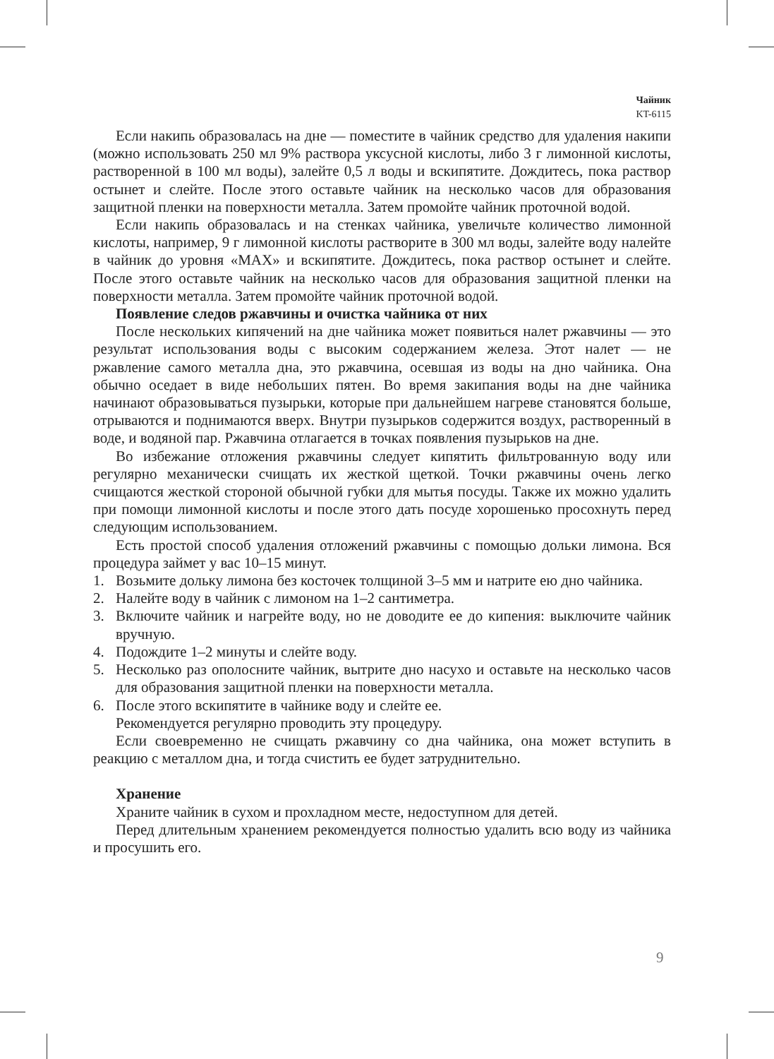Чайник
KT-6115
Если накипь образовалась на дне — поместите в чайник средство для удаления накипи (можно использовать 250 мл 9% раствора уксусной кислоты, либо 3 г лимонной кислоты, растворенной в 100 мл воды), залейте 0,5 л воды и вскипятите. Дождитесь, пока раствор остынет и слейте. После этого оставьте чайник на несколько часов для образования защитной пленки на поверхности металла. Затем промойте чайник проточной водой.
Если накипь образовалась и на стенках чайника, увеличьте количество лимонной кислоты, например, 9 г лимонной кислоты растворите в 300 мл воды, залейте воду налейте в чайник до уровня «MAX» и вскипятите. Дождитесь, пока раствор остынет и слейте. После этого оставьте чайник на несколько часов для образования защитной пленки на поверхности металла. Затем промойте чайник проточной водой.
Появление следов ржавчины и очистка чайника от них
После нескольких кипячений на дне чайника может появиться налет ржавчины — это результат использования воды с высоким содержанием железа. Этот налет — не ржавление самого металла дна, это ржавчина, осевшая из воды на дно чайника. Она обычно оседает в виде небольших пятен. Во время закипания воды на дне чайника начинают образовываться пузырьки, которые при дальнейшем нагреве становятся больше, отрываются и поднимаются вверх. Внутри пузырьков содержится воздух, растворенный в воде, и водяной пар. Ржавчина отлагается в точках появления пузырьков на дне.
Во избежание отложения ржавчины следует кипятить фильтрованную воду или регулярно механически счищать их жесткой щеткой. Точки ржавчины очень легко счищаются жесткой стороной обычной губки для мытья посуды. Также их можно удалить при помощи лимонной кислоты и после этого дать посуде хорошенько просохнуть перед следующим использованием.
Есть простой способ удаления отложений ржавчины с помощью дольки лимона. Вся процедура займет у вас 10–15 минут.
1. Возьмите дольку лимона без косточек толщиной 3–5 мм и натрите ею дно чайника.
2. Налейте воду в чайник с лимоном на 1–2 сантиметра.
3. Включите чайник и нагрейте воду, но не доводите ее до кипения: выключите чайник вручную.
4. Подождите 1–2 минуты и слейте воду.
5. Несколько раз ополосните чайник, вытрите дно насухо и оставьте на несколько часов для образования защитной пленки на поверхности металла.
6. После этого вскипятите в чайнике воду и слейте ее.
Рекомендуется регулярно проводить эту процедуру.
Если своевременно не счищать ржавчину со дна чайника, она может вступить в реакцию с металлом дна, и тогда счистить ее будет затруднительно.
Хранение
Храните чайник в сухом и прохладном месте, недоступном для детей.
Перед длительным хранением рекомендуется полностью удалить всю воду из чайника и просушить его.
9